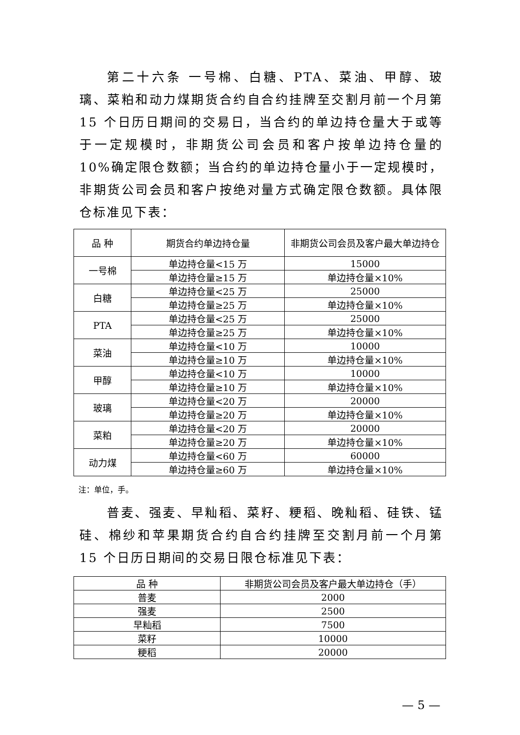第二十六条 一号棉、白糖、PTA、菜油、甲醇、玻璃、菜粕和动力煤期货合约自合约挂牌至交割月前一个月第 15 个日历日期间的交易日，当合约的单边持仓量大于或等于一定规模时，非期货公司会员和客户按单边持仓量的 10%确定限仓数额；当合约的单边持仓量小于一定规模时，非期货公司会员和客户按绝对量方式确定限仓数额。具体限仓标准见下表：
| 品 种 | 期货合约单边持仓量 | 非期货公司会员及客户最大单边持仓 |
| --- | --- | --- |
| 一号棉 | 单边持仓量<15 万 | 15000 |
| | 单边持仓量≥15 万 | 单边持仓量×10% |
| 白糖 | 单边持仓量<25 万 | 25000 |
| | 单边持仓量≥25 万 | 单边持仓量×10% |
| PTA | 单边持仓量<25 万 | 25000 |
| | 单边持仓量≥25 万 | 单边持仓量×10% |
| 菜油 | 单边持仓量<10 万 | 10000 |
| | 单边持仓量≥10 万 | 单边持仓量×10% |
| 甲醇 | 单边持仓量<10 万 | 10000 |
| | 单边持仓量≥10 万 | 单边持仓量×10% |
| 玻璃 | 单边持仓量<20 万 | 20000 |
| | 单边持仓量≥20 万 | 单边持仓量×10% |
| 菜粕 | 单边持仓量<20 万 | 20000 |
| | 单边持仓量≥20 万 | 单边持仓量×10% |
| 动力煤 | 单边持仓量<60 万 | 60000 |
| | 单边持仓量≥60 万 | 单边持仓量×10% |
注：单位，手。
普麦、强麦、早籼稻、菜籽、粳稻、晚籼稻、硅铁、锰硅、棉纱和苹果期货合约自合约挂牌至交割月前一个月第 15 个日历日期间的交易日限仓标准见下表：
| 品 种 | 非期货公司会员及客户最大单边持仓（手） |
| --- | --- |
| 普麦 | 2000 |
| 强麦 | 2500 |
| 早籼稻 | 7500 |
| 菜籽 | 10000 |
| 粳稻 | 20000 |
— 5 —